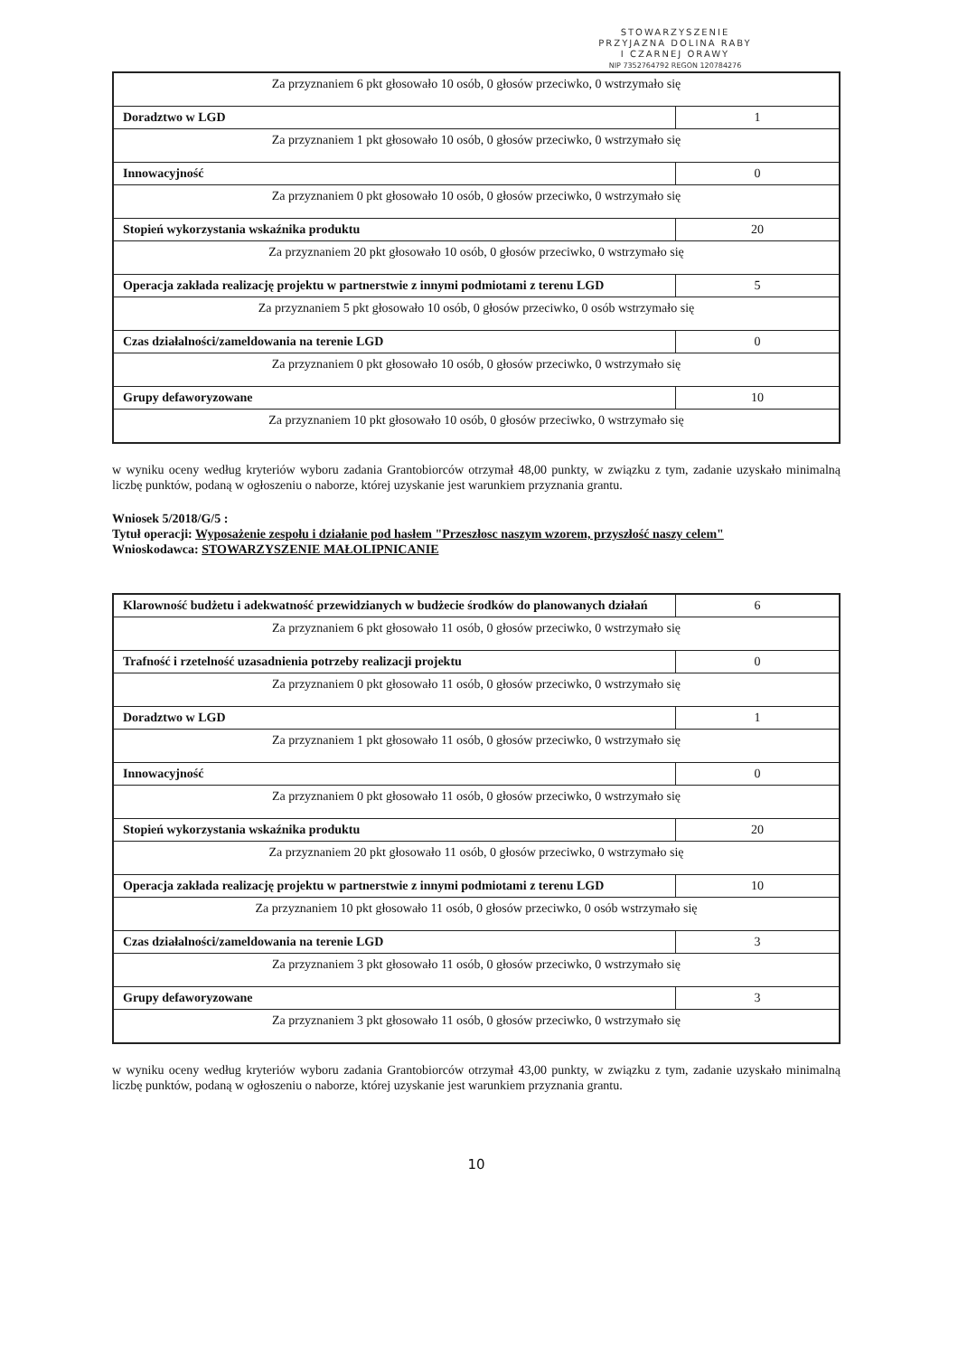STOWARZYSZENIE
PRZYJAZNA DOLINA RABY
I CZARNEJ ORAWY
NIP 7352764792 REGON 120784276
| Za przyznaniem 6 pkt głosowało 10 osób, 0 głosów przeciwko, 0 wstrzymało się | |
| Doradztwo w LGD | 1 |
| Za przyznaniem 1 pkt głosowało 10 osób, 0 głosów przeciwko, 0 wstrzymało się | |
| Innowacyjność | 0 |
| Za przyznaniem 0 pkt głosowało 10 osób, 0 głosów przeciwko, 0 wstrzymało się | |
| Stopień wykorzystania wskaźnika produktu | 20 |
| Za przyznaniem 20 pkt głosowało 10 osób, 0 głosów przeciwko, 0 wstrzymało się | |
| Operacja zakłada realizację projektu w partnerstwie z innymi podmiotami z terenu LGD | 5 |
| Za przyznaniem 5 pkt głosowało 10 osób, 0 głosów przeciwko, 0 osób wstrzymało się | |
| Czas działalności/zameldowania na terenie LGD | 0 |
| Za przyznaniem 0 pkt głosowało 10 osób, 0 głosów przeciwko, 0 wstrzymało się | |
| Grupy defaworyzowane | 10 |
| Za przyznaniem 10 pkt głosowało 10 osób, 0 głosów przeciwko, 0 wstrzymało się | |
w wyniku oceny według kryteriów wyboru zadania Grantobiorców otrzymał 48,00 punkty, w związku z tym, zadanie uzyskało minimalną liczbę punktów, podaną w ogłoszeniu o naborze, której uzyskanie jest warunkiem przyznania grantu.
Wniosek 5/2018/G/5 :
Tytuł operacji: Wyposażenie zespołu i działanie pod hasłem "Przeszłosc naszym wzorem, przyszłość naszy celem"
Wnioskodawca: STOWARZYSZENIE MAŁOLIPNICANIE
| Klarowność budżetu i adekwatność przewidzianych w budżecie środków do planowanych działań | 6 |
| Za przyznaniem 6 pkt głosowało 11 osób, 0 głosów przeciwko, 0 wstrzymało się | |
| Trafność i rzetelność uzasadnienia potrzeby realizacji projektu | 0 |
| Za przyznaniem 0 pkt głosowało 11 osób, 0 głosów przeciwko, 0 wstrzymało się | |
| Doradztwo w LGD | 1 |
| Za przyznaniem 1 pkt głosowało 11 osób, 0 głosów przeciwko, 0 wstrzymało się | |
| Innowacyjność | 0 |
| Za przyznaniem 0 pkt głosowało 11 osób, 0 głosów przeciwko, 0 wstrzymało się | |
| Stopień wykorzystania wskaźnika produktu | 20 |
| Za przyznaniem 20 pkt głosowało 11 osób, 0 głosów przeciwko, 0 wstrzymało się | |
| Operacja zakłada realizację projektu w partnerstwie z innymi podmiotami z terenu LGD | 10 |
| Za przyznaniem 10 pkt głosowało 11 osób, 0 głosów przeciwko, 0 osób wstrzymało się | |
| Czas działalności/zameldowania na terenie LGD | 3 |
| Za przyznaniem 3 pkt głosowało 11 osób, 0 głosów przeciwko, 0 wstrzymało się | |
| Grupy defaworyzowane | 3 |
| Za przyznaniem 3 pkt głosowało 11 osób, 0 głosów przeciwko, 0 wstrzymało się | |
w wyniku oceny według kryteriów wyboru zadania Grantobiorców otrzymał 43,00 punkty, w związku z tym, zadanie uzyskało minimalną liczbę punktów, podaną w ogłoszeniu o naborze, której uzyskanie jest warunkiem przyznania grantu.
10